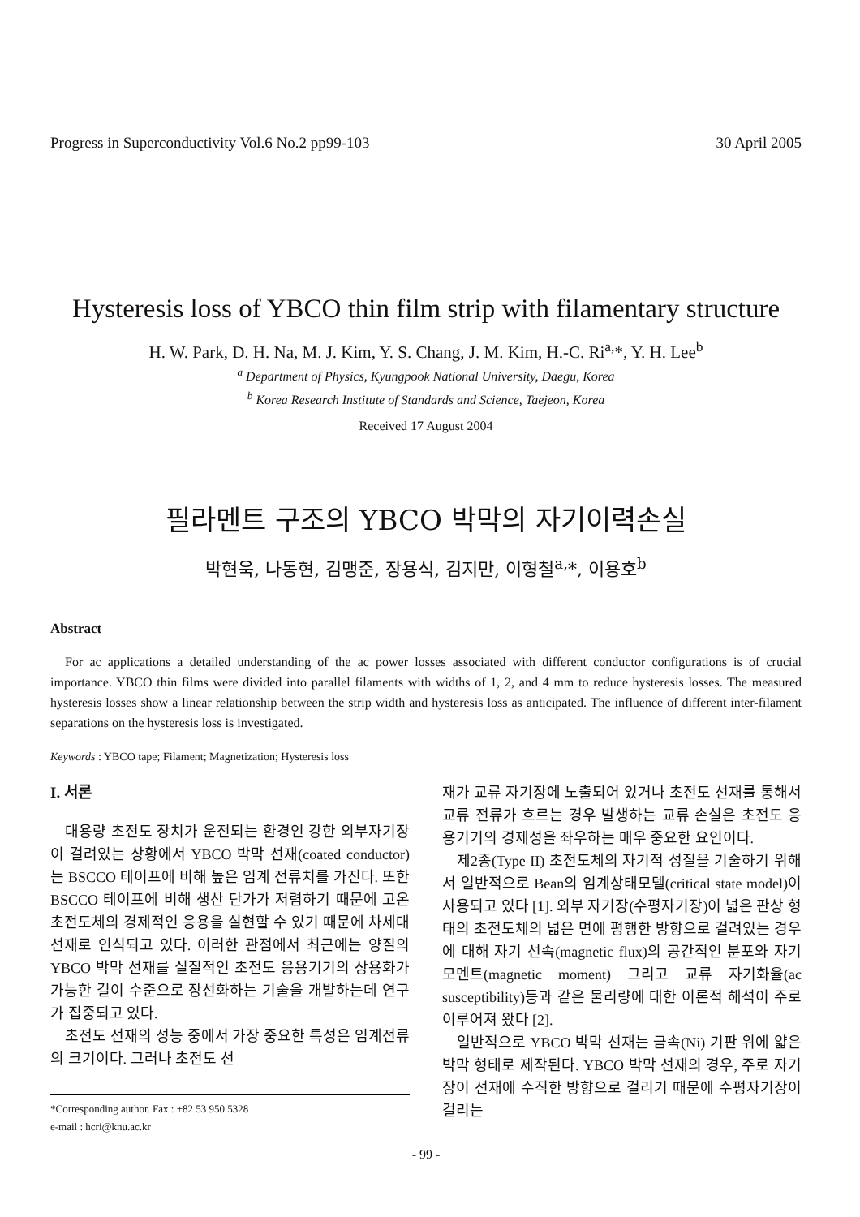Progress in Superconductivity Vol.6 No.2 pp99-103 30 April 2005
Hysteresis loss of YBCO thin film strip with filamentary structure
H. W. Park, D. H. Na, M. J. Kim, Y. S. Chang, J. M. Kim, H.-C. Ri<sup>a,</sup>*, Y. H. Lee<sup>b</sup>
<sup>a</sup> Department of Physics, Kyungpook National University, Daegu, Korea
<sup>b</sup> Korea Research Institute of Standards and Science, Taejeon, Korea
Received 17 August 2004
필라멘트 구조의 YBCO 박막의 자기이력손실
박현욱, 나동현, 김맹준, 장용식, 김지만, 이형철<sup>a,</sup>*, 이용호<sup>b</sup>
Abstract
For ac applications a detailed understanding of the ac power losses associated with different conductor configurations is of crucial importance. YBCO thin films were divided into parallel filaments with widths of 1, 2, and 4 mm to reduce hysteresis losses. The measured hysteresis losses show a linear relationship between the strip width and hysteresis loss as anticipated. The influence of different inter-filament separations on the hysteresis loss is investigated.
Keywords : YBCO tape; Filament; Magnetization; Hysteresis loss
I. 서론
대용량 초전도 장치가 운전되는 환경인 강한 외부자기장이 걸려있는 상황에서 YBCO 박막 선재(coated conductor)는 BSCCO 테이프에 비해 높은 임계 전류치를 가진다. 또한 BSCCO 테이프에 비해 생산 단가가 저렴하기 때문에 고온 초전도체의 경제적인 응용을 실현할 수 있기 때문에 차세대 선재로 인식되고 있다. 이러한 관점에서 최근에는 양질의 YBCO 박막 선재를 실질적인 초전도 응용기기의 상용화가 가능한 길이 수준으로 장선화하는 기술을 개발하는데 연구가 집중되고 있다.
초전도 선재의 성능 중에서 가장 중요한 특성은 임계전류의 크기이다. 그러나 초전도 선
*Corresponding author. Fax : +82 53 950 5328
e-mail : hcri@knu.ac.kr
재가 교류 자기장에 노출되어 있거나 초전도 선재를 통해서 교류 전류가 흐르는 경우 발생하는 교류 손실은 초전도 응용기기의 경제성을 좌우하는 매우 중요한 요인이다.
제2종(Type II) 초전도체의 자기적 성질을 기술하기 위해서 일반적으로 Bean의 임계상태모델(critical state model)이 사용되고 있다 [1]. 외부 자기장(수평자기장)이 넓은 판상 형태의 초전도체의 넓은 면에 평행한 방향으로 걸려있는 경우에 대해 자기 선속(magnetic flux)의 공간적인 분포와 자기모멘트(magnetic moment) 그리고 교류 자기화율(ac susceptibility)등과 같은 물리량에 대한 이론적 해석이 주로 이루어져 왔다 [2].
일반적으로 YBCO 박막 선재는 금속(Ni) 기판 위에 얇은 박막 형태로 제작된다. YBCO 박막 선재의 경우, 주로 자기장이 선재에 수직한 방향으로 걸리기 때문에 수평자기장이 걸리는
- 99 -